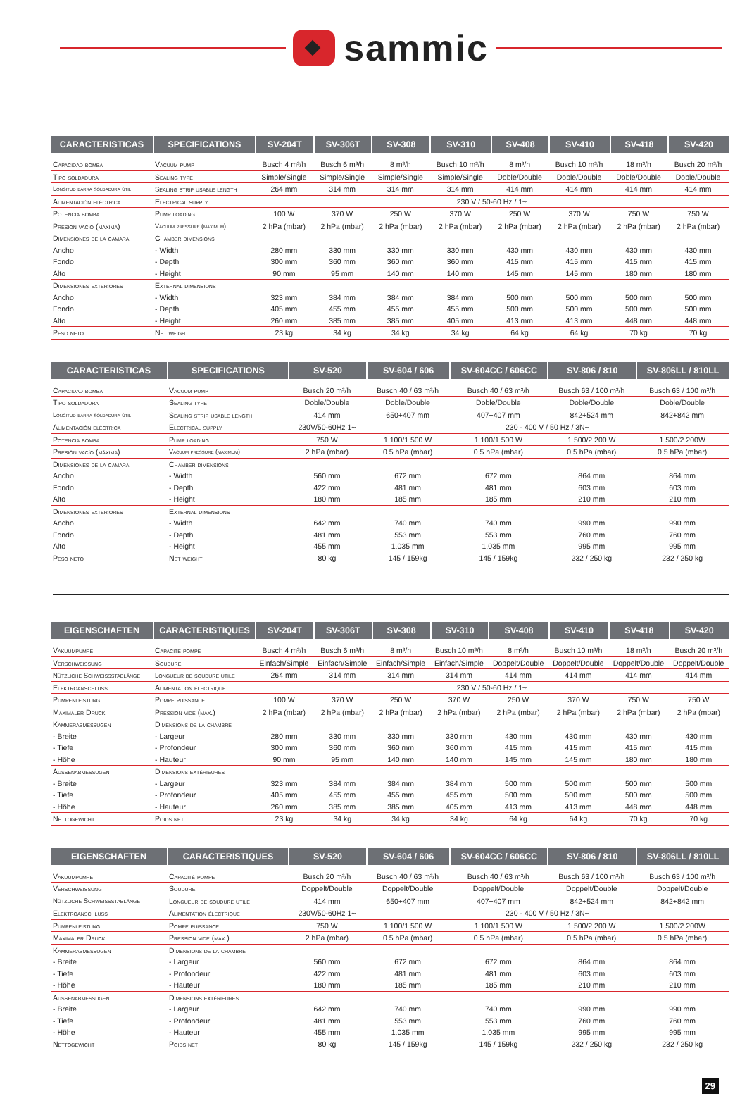sammic
| CARACTERISTICAS | SPECIFICATIONS | SV-204T | SV-306T | SV-308 | SV-310 | SV-408 | SV-410 | SV-418 | SV-420 |
| --- | --- | --- | --- | --- | --- | --- | --- | --- | --- |
| Capacidad bomba | Vacuum pump | Busch 4 m³/h | Busch 6 m³/h | 8 m³/h | Busch 10 m³/h | 8 m³/h | Busch 10 m³/h | 18 m³/h | Busch 20 m³/h |
| Tipo soldadura | Sealing type | Simple/Single | Simple/Single | Simple/Single | Simple/Single | Doble/Double | Doble/Double | Doble/Double | Doble/Double |
| Longitud barra soldadura útil | Sealing strip usable length | 264 mm | 314 mm | 314 mm | 314 mm | 414 mm | 414 mm | 414 mm | 414 mm |
| Alimentación eléctrica | Electrical supply | 230 V / 50-60 Hz / 1~ | | | | | | | |
| Potencia bomba | Pump loading | 100 W | 370 W | 250 W | 370 W | 250 W | 370 W | 750 W | 750 W |
| Presión vacío (máxima) | Vacuum pressure (maximum) | 2 hPa (mbar) | 2 hPa (mbar) | 2 hPa (mbar) | 2 hPa (mbar) | 2 hPa (mbar) | 2 hPa (mbar) | 2 hPa (mbar) | 2 hPa (mbar) |
| Dimensiones de la cámara | Chamber dimensions | | | | | | | | |
| Ancho | - Width | 280 mm | 330 mm | 330 mm | 330 mm | 430 mm | 430 mm | 430 mm | 430 mm |
| Fondo | - Depth | 300 mm | 360 mm | 360 mm | 360 mm | 415 mm | 415 mm | 415 mm | 415 mm |
| Alto | - Height | 90 mm | 95 mm | 140 mm | 140 mm | 145 mm | 145 mm | 180 mm | 180 mm |
| Dimensiones exteriores | External dimensions | | | | | | | | |
| Ancho | - Width | 323 mm | 384 mm | 384 mm | 384 mm | 500 mm | 500 mm | 500 mm | 500 mm |
| Fondo | - Depth | 405 mm | 455 mm | 455 mm | 455 mm | 500 mm | 500 mm | 500 mm | 500 mm |
| Alto | - Height | 260 mm | 385 mm | 385 mm | 405 mm | 413 mm | 413 mm | 448 mm | 448 mm |
| Peso neto | Net weight | 23 kg | 34 kg | 34 kg | 34 kg | 64 kg | 64 kg | 70 kg | 70 kg |
| CARACTERISTICAS | SPECIFICATIONS | SV-520 | SV-604 / 606 | SV-604CC / 606CC | SV-806 / 810 | SV-806LL / 810LL |
| --- | --- | --- | --- | --- | --- | --- |
| Capacidad bomba | Vacuum pump | Busch 20 m³/h | Busch 40 / 63 m³/h | Busch 40 / 63 m³/h | Busch 63 / 100 m³/h | Busch 63 / 100 m³/h |
| Tipo soldadura | Sealing type | Doble/Double | Doble/Double | Doble/Double | Doble/Double | Doble/Double |
| Longitud barra soldadura útil | Sealing strip usable length | 414 mm | 650+407 mm | 407+407 mm | 842+524 mm | 842+842 mm |
| Alimentación eléctrica | Electrical supply | 230V/50-60Hz 1~ | 230 - 400 V / 50 Hz / 3N~ | | | |
| Potencia bomba | Pump loading | 750 W | 1.100/1.500 W | 1.100/1.500 W | 1.500/2.200 W | 1.500/2.200W |
| Presión vacío (máxima) | Vacuum pressure (maximum) | 2 hPa (mbar) | 0.5 hPa (mbar) | 0.5 hPa (mbar) | 0.5 hPa (mbar) | 0.5 hPa (mbar) |
| Dimensiones de la cámara | Chamber dimensions | | | | | |
| Ancho | - Width | 560 mm | 672 mm | 672 mm | 864 mm | 864 mm |
| Fondo | - Depth | 422 mm | 481 mm | 481 mm | 603 mm | 603 mm |
| Alto | - Height | 180 mm | 185 mm | 185 mm | 210 mm | 210 mm |
| Dimensiones exteriores | External dimensions | | | | | |
| Ancho | - Width | 642 mm | 740 mm | 740 mm | 990 mm | 990 mm |
| Fondo | - Depth | 481 mm | 553 mm | 553 mm | 760 mm | 760 mm |
| Alto | - Height | 455 mm | 1.035 mm | 1.035 mm | 995 mm | 995 mm |
| Peso neto | Net weight | 80 kg | 145 / 159kg | 145 / 159kg | 232 / 250 kg | 232 / 250 kg |
| EIGENSCHAFTEN | CARACTERISTIQUES | SV-204T | SV-306T | SV-308 | SV-310 | SV-408 | SV-410 | SV-418 | SV-420 |
| --- | --- | --- | --- | --- | --- | --- | --- | --- | --- |
| Vakuumpumpe | Capacité pompe | Busch 4 m³/h | Busch 6 m³/h | 8 m³/h | Busch 10 m³/h | 8 m³/h | Busch 10 m³/h | 18 m³/h | Busch 20 m³/h |
| Verschweißung | Soudure | Einfach/Simple | Einfach/Simple | Einfach/Simple | Einfach/Simple | Doppelt/Double | Doppelt/Double | Doppelt/Double | Doppelt/Double |
| Nützliche Schweißstablänge | Longueur de soudure utile | 264 mm | 314 mm | 314 mm | 314 mm | 414 mm | 414 mm | 414 mm | 414 mm |
| Elektroanschluß | Alimentation électrique | 230 V / 50-60 Hz / 1~ | | | | | | | |
| Pumpenleistung | Pompe puissance | 100 W | 370 W | 250 W | 370 W | 250 W | 370 W | 750 W | 750 W |
| Maximaler Druck | Pression vide (max.) | 2 hPa (mbar) | 2 hPa (mbar) | 2 hPa (mbar) | 2 hPa (mbar) | 2 hPa (mbar) | 2 hPa (mbar) | 2 hPa (mbar) | 2 hPa (mbar) |
| Kammerabmessugen | Dimensions de la chambre | | | | | | | | |
| - Breite | - Largeur | 280 mm | 330 mm | 330 mm | 330 mm | 430 mm | 430 mm | 430 mm | 430 mm |
| - Tiefe | - Profondeur | 300 mm | 360 mm | 360 mm | 360 mm | 415 mm | 415 mm | 415 mm | 415 mm |
| - Höhe | - Hauteur | 90 mm | 95 mm | 140 mm | 140 mm | 145 mm | 145 mm | 180 mm | 180 mm |
| Außenabmessugen | Dimensions extérieures | | | | | | | | |
| - Breite | - Largeur | 323 mm | 384 mm | 384 mm | 384 mm | 500 mm | 500 mm | 500 mm | 500 mm |
| - Tiefe | - Profondeur | 405 mm | 455 mm | 455 mm | 455 mm | 500 mm | 500 mm | 500 mm | 500 mm |
| - Höhe | - Hauteur | 260 mm | 385 mm | 385 mm | 405 mm | 413 mm | 413 mm | 448 mm | 448 mm |
| Nettogewicht | Poids net | 23 kg | 34 kg | 34 kg | 34 kg | 64 kg | 64 kg | 70 kg | 70 kg |
| EIGENSCHAFTEN | CARACTERISTIQUES | SV-520 | SV-604 / 606 | SV-604CC / 606CC | SV-806 / 810 | SV-806LL / 810LL |
| --- | --- | --- | --- | --- | --- | --- |
| Vakuumpumpe | Capacité pompe | Busch 20 m³/h | Busch 40 / 63 m³/h | Busch 40 / 63 m³/h | Busch 63 / 100 m³/h | Busch 63 / 100 m³/h |
| Verschweißung | Soudure | Doppelt/Double | Doppelt/Double | Doppelt/Double | Doppelt/Double | Doppelt/Double |
| Nützliche Schweißstablänge | Longueur de soudure utile | 414 mm | 650+407 mm | 407+407 mm | 842+524 mm | 842+842 mm |
| Elektroanschluß | Alimentation électrique | 230V/50-60Hz 1~ | 230 - 400 V / 50 Hz / 3N~ | | | |
| Pumpenleistung | Pompe puissance | 750 W | 1.100/1.500 W | 1.100/1.500 W | 1.500/2.200 W | 1.500/2.200W |
| Maximaler Druck | Pression vide (max.) | 2 hPa (mbar) | 0.5 hPa (mbar) | 0.5 hPa (mbar) | 0.5 hPa (mbar) | 0.5 hPa (mbar) |
| Kammerabmessugen | Dimensions de la chambre | | | | | |
| - Breite | - Largeur | 560 mm | 672 mm | 672 mm | 864 mm | 864 mm |
| - Tiefe | - Profondeur | 422 mm | 481 mm | 481 mm | 603 mm | 603 mm |
| - Höhe | - Hauteur | 180 mm | 185 mm | 185 mm | 210 mm | 210 mm |
| Außenabmessugen | Dimensions extérieures | | | | | |
| - Breite | - Largeur | 642 mm | 740 mm | 740 mm | 990 mm | 990 mm |
| - Tiefe | - Profondeur | 481 mm | 553 mm | 553 mm | 760 mm | 760 mm |
| - Höhe | - Hauteur | 455 mm | 1.035 mm | 1.035 mm | 995 mm | 995 mm |
| Nettogewicht | Poids net | 80 kg | 145 / 159kg | 145 / 159kg | 232 / 250 kg | 232 / 250 kg |
29